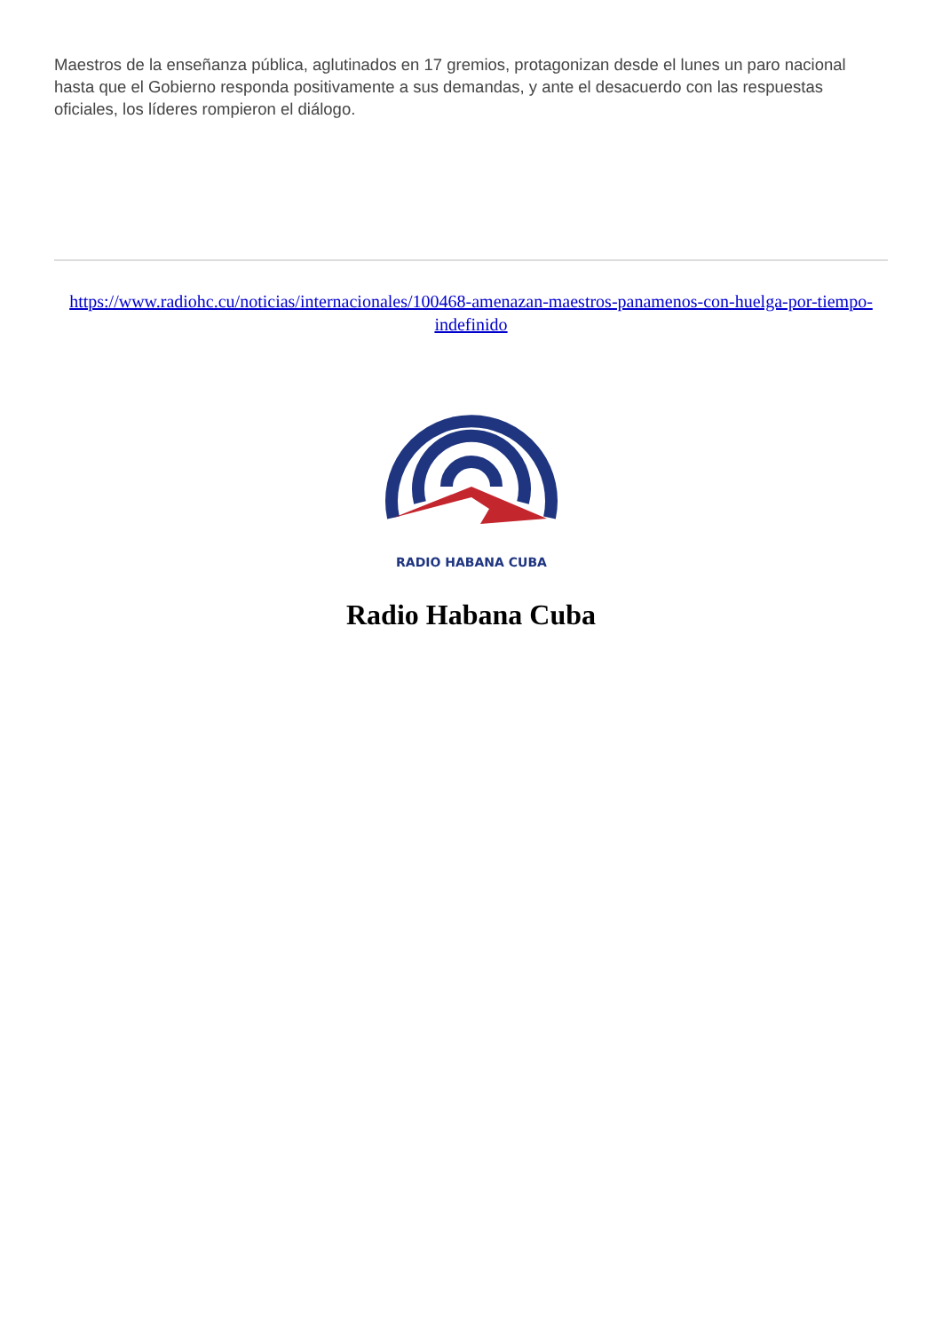Maestros de la enseñanza pública, aglutinados en 17 gremios, protagonizan desde el lunes un paro nacional hasta que el Gobierno responda positivamente a sus demandas, y ante el desacuerdo con las respuestas oficiales, los líderes rompieron el diálogo.
https://www.radiohc.cu/noticias/internacionales/100468-amenazan-maestros-panamenos-con-huelga-por-tiempo-indefinido
RADIO HABANA CUBA
Radio Habana Cuba